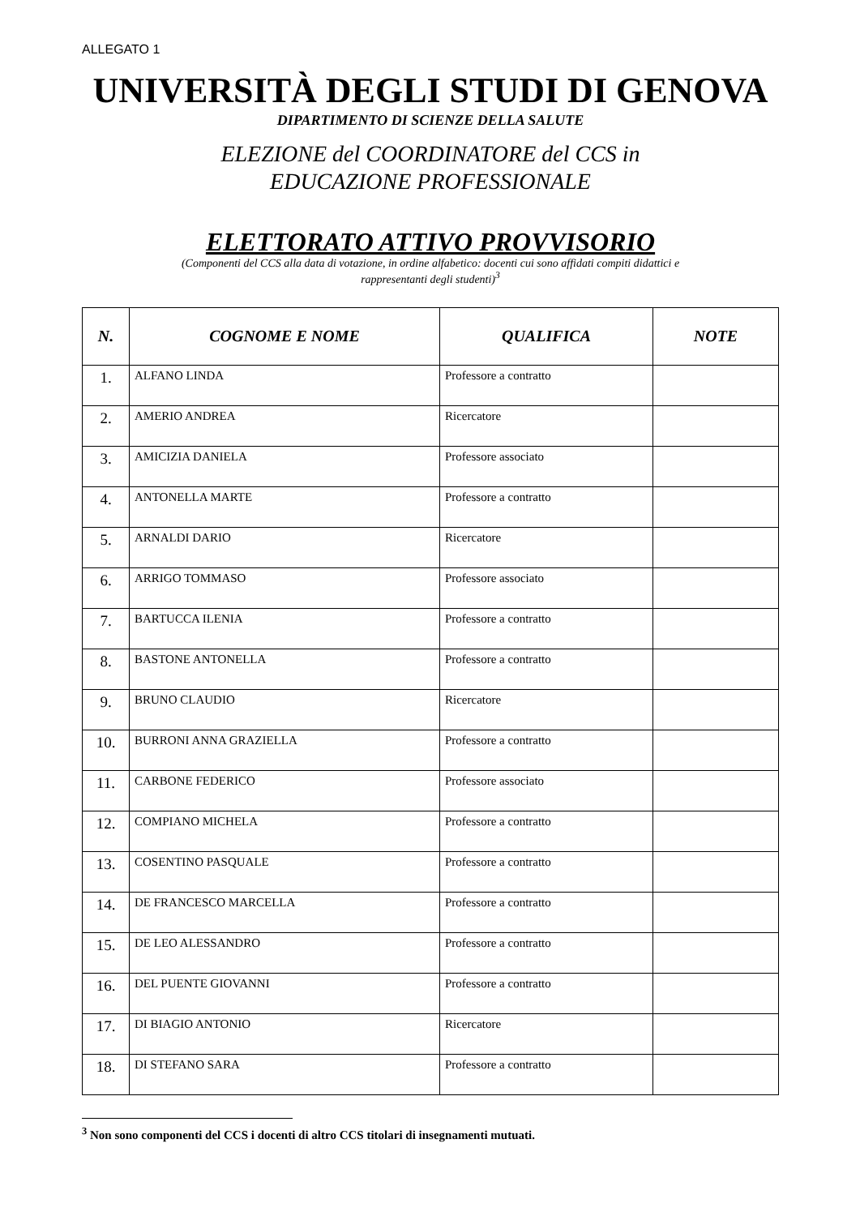ALLEGATO 1
UNIVERSITÀ DEGLI STUDI DI GENOVA
DIPARTIMENTO DI SCIENZE DELLA SALUTE
ELEZIONE del COORDINATORE del CCS in
EDUCAZIONE PROFESSIONALE
ELETTORATO ATTIVO PROVVISORIO
(Componenti del CCS alla data di votazione, in ordine alfabetico: docenti cui sono affidati compiti didattici e
rappresentanti degli studenti)<sup>3</sup>
| N. | COGNOME E NOME | QUALIFICA | NOTE |
| --- | --- | --- | --- |
| 1. | ALFANO LINDA | Professore a contratto | |
| 2. | AMERIO ANDREA | Ricercatore | |
| 3. | AMICIZIA DANIELA | Professore associato | |
| 4. | ANTONELLA MARTE | Professore a contratto | |
| 5. | ARNALDI DARIO | Ricercatore | |
| 6. | ARRIGO TOMMASO | Professore associato | |
| 7. | BARTUCCA ILENIA | Professore a contratto | |
| 8. | BASTONE ANTONELLA | Professore a contratto | |
| 9. | BRUNO CLAUDIO | Ricercatore | |
| 10. | BURRONI ANNA GRAZIELLA | Professore a contratto | |
| 11. | CARBONE FEDERICO | Professore associato | |
| 12. | COMPIANO MICHELA | Professore a contratto | |
| 13. | COSENTINO PASQUALE | Professore a contratto | |
| 14. | DE FRANCESCO MARCELLA | Professore a contratto | |
| 15. | DE LEO ALESSANDRO | Professore a contratto | |
| 16. | DEL PUENTE GIOVANNI | Professore a contratto | |
| 17. | DI BIAGIO ANTONIO | Ricercatore | |
| 18. | DI STEFANO SARA | Professore a contratto | |
<sup>3</sup> Non sono componenti del CCS i docenti di altro CCS titolari di insegnamenti mutuati.